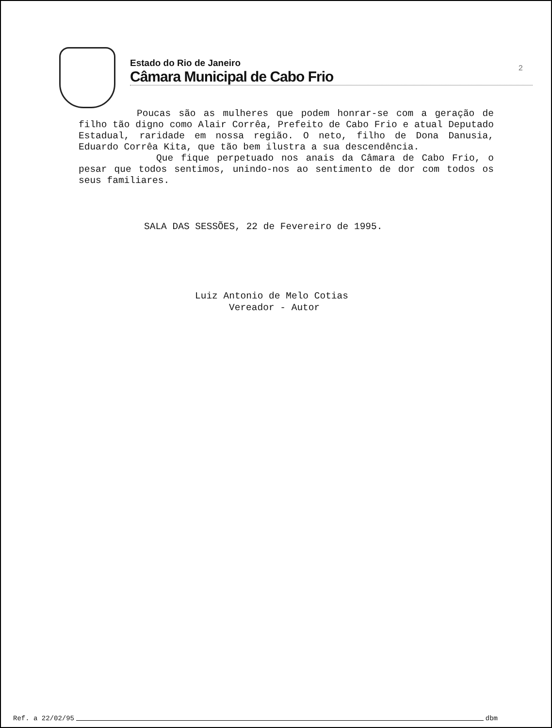2
Estado do Rio de Janeiro
Câmara Municipal de Cabo Frio
Poucas são as mulheres que podem honrar-se com a geração de filho tão digno como Alair Corrêa, Prefeito de Cabo Frio e atual Deputado Estadual, raridade em nossa região. O neto, filho de Dona Danusia, Eduardo Corrêa Kita, que tão bem ilustra a sua descendência.
Que fique perpetuado nos anais da Câmara de Cabo Frio, o pesar que todos sentimos, unindo-nos ao sentimento de dor com todos os seus familiares.
SALA DAS SESSÕES, 22 de Fevereiro de 1995.
Luiz Antonio de Melo Cotias
Vereador - Autor
Ref. a 22/02/95 dbm